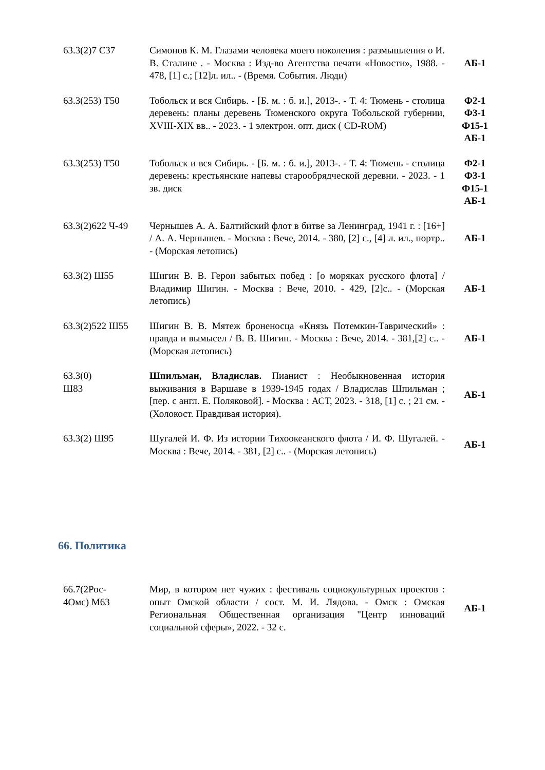| 63.3(2)7 С37 | Симонов К. М. Глазами человека моего поколения : размышления о И. В. Сталине . - Москва : Изд-во Агентства печати «Новости», 1988. - 478, [1] с.; [12]л. ил.. - (Время. События. Люди) | АБ-1 |
| 63.3(253) Т50 | Тобольск и вся Сибирь. - [Б. м. : б. и.], 2013-. - Т. 4: Тюмень - столица деревень: планы деревень Тюменского округа Тобольской губернии, XVIII-XIX вв.. - 2023. - 1 электрон. опт. диск ( CD-ROM) | Ф2-1 Ф3-1 Ф15-1 АБ-1 |
| 63.3(253) Т50 | Тобольск и вся Сибирь. - [Б. м. : б. и.], 2013-. - Т. 4: Тюмень - столица деревень: крестьянские напевы старообрядческой деревни. - 2023. - 1 зв. диск | Ф2-1 Ф3-1 Ф15-1 АБ-1 |
| 63.3(2)622 Ч-49 | Чернышев А. А. Балтийский флот в битве за Ленинград, 1941 г. : [16+] / А. А. Чернышев. - Москва : Вече, 2014. - 380, [2] с., [4] л. ил., портр.. - (Морская летопись) | АБ-1 |
| 63.3(2) Ш55 | Шигин В. В. Герои забытых побед : [о моряках русского флота] / Владимир Шигин. - Москва : Вече, 2010. - 429, [2]с.. - (Морская летопись) | АБ-1 |
| 63.3(2)522 Ш55 | Шигин В. В. Мятеж броненосца «Князь Потемкин-Таврический» : правда и вымысел / В. В. Шигин. - Москва : Вече, 2014. - 381,[2] с.. - (Морская летопись) | АБ-1 |
| 63.3(0) Ш83 | Шпильман, Владислав. Пианист : Необыкновенная история выживания в Варшаве в 1939-1945 годах / Владислав Шпильман ; [пер. с англ. Е. Поляковой]. - Москва : АСТ, 2023. - 318, [1] с. ; 21 см. - (Холокост. Правдивая история). | АБ-1 |
| 63.3(2) Ш95 | Шугалей И. Ф. Из истории Тихоокеанского флота / И. Ф. Шугалей. - Москва : Вече, 2014. - 381, [2] с.. - (Морская летопись) | АБ-1 |
66. Политика
| 66.7(2Рос- 4Омс) М63 | Мир, в котором нет чужих : фестиваль социокультурных проектов : опыт Омской области / сост. М. И. Лядова. - Омск : Омская Региональная Общественная организация "Центр инноваций социальной сферы», 2022. - 32 с. | АБ-1 |